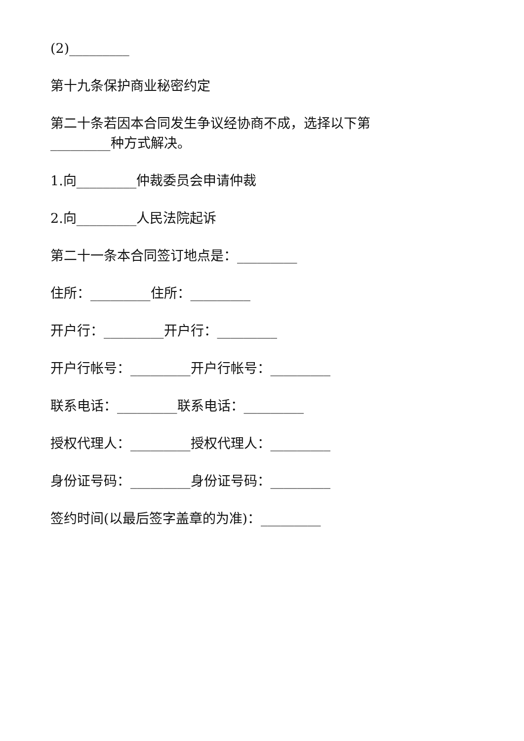(2)_________
第十九条保护商业秘密约定
第二十条若因本合同发生争议经协商不成，选择以下第_________种方式解决。
1.向_________仲裁委员会申请仲裁
2.向_________人民法院起诉
第二十一条本合同签订地点是：_________
住所：_________住所：_________
开户行：_________开户行：_________
开户行帐号：_________开户行帐号：_________
联系电话：_________联系电话：_________
授权代理人：_________授权代理人：_________
身份证号码：_________身份证号码：_________
签约时间(以最后签字盖章的为准)：_________